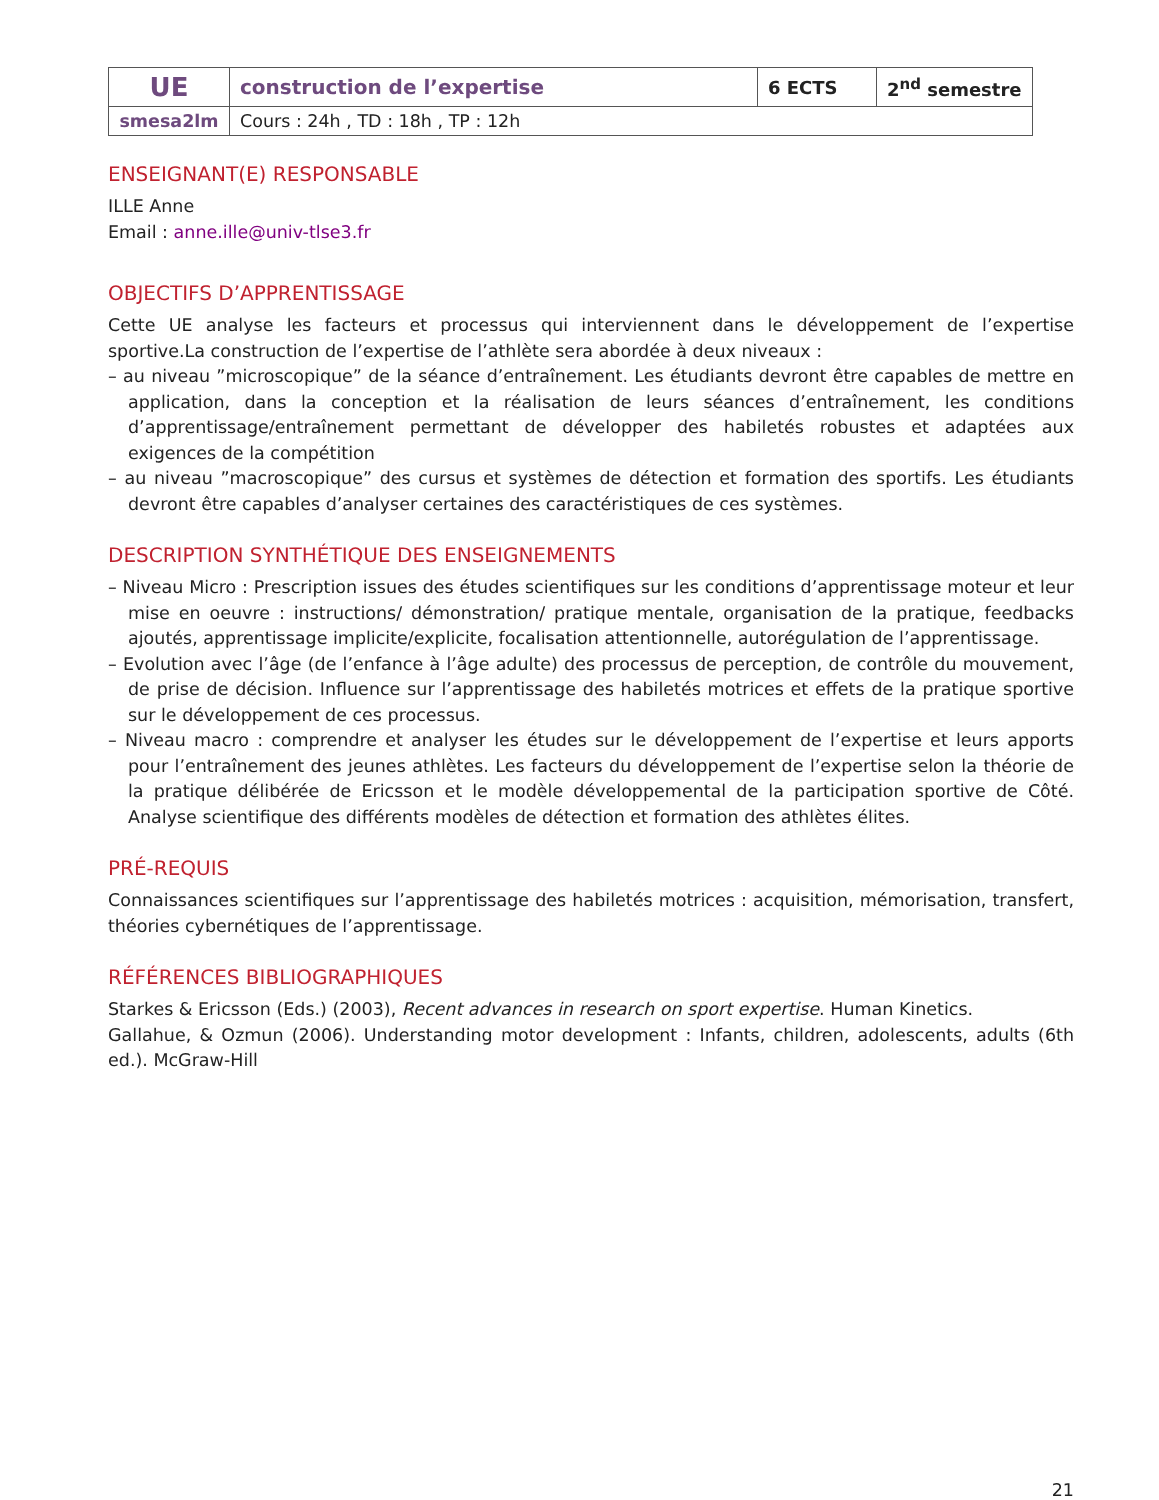| UE | construction de l’expertise | 6 ECTS | 2<sup>nd</sup> semestre |
| smesa2lm | Cours : 24h , TD : 18h , TP : 12h | | |
ENSEIGNANT(E) RESPONSABLE
ILLE Anne
Email : anne.ille@univ-tlse3.fr
OBJECTIFS D’APPRENTISSAGE
Cette UE analyse les facteurs et processus qui interviennent dans le développement de l’expertise sportive.La construction de l’expertise de l’athlète sera abordée à deux niveaux :
– au niveau ”microscopique” de la séance d’entraînement. Les étudiants devront être capables de mettre en application, dans la conception et la réalisation de leurs séances d’entraînement, les conditions d’apprentissage/entraînement permettant de développer des habiletés robustes et adaptées aux exigences de la compétition
– au niveau ”macroscopique” des cursus et systèmes de détection et formation des sportifs. Les étudiants devront être capables d’analyser certaines des caractéristiques de ces systèmes.
DESCRIPTION SYNTHÉTIQUE DES ENSEIGNEMENTS
– Niveau Micro : Prescription issues des études scientifiques sur les conditions d’apprentissage moteur et leur mise en oeuvre : instructions/ démonstration/ pratique mentale, organisation de la pratique, feedbacks ajoutés, apprentissage implicite/explicite, focalisation attentionnelle, autorégulation de l’apprentissage.
– Evolution avec l’âge (de l’enfance à l’âge adulte) des processus de perception, de contrôle du mouvement, de prise de décision. Influence sur l’apprentissage des habiletés motrices et effets de la pratique sportive sur le développement de ces processus.
– Niveau macro : comprendre et analyser les études sur le développement de l’expertise et leurs apports pour l’entraînement des jeunes athlètes. Les facteurs du développement de l’expertise selon la théorie de la pratique délibérée de Ericsson et le modèle développemental de la participation sportive de Côté. Analyse scientifique des différents modèles de détection et formation des athlètes élites.
PRÉ-REQUIS
Connaissances scientifiques sur l’apprentissage des habiletés motrices : acquisition, mémorisation, transfert, théories cybernétiques de l’apprentissage.
RÉFÉRENCES BIBLIOGRAPHIQUES
Starkes & Ericsson (Eds.) (2003), Recent advances in research on sport expertise. Human Kinetics.
Gallahue, & Ozmun (2006). Understanding motor development : Infants, children, adolescents, adults (6th ed.). McGraw-Hill
21